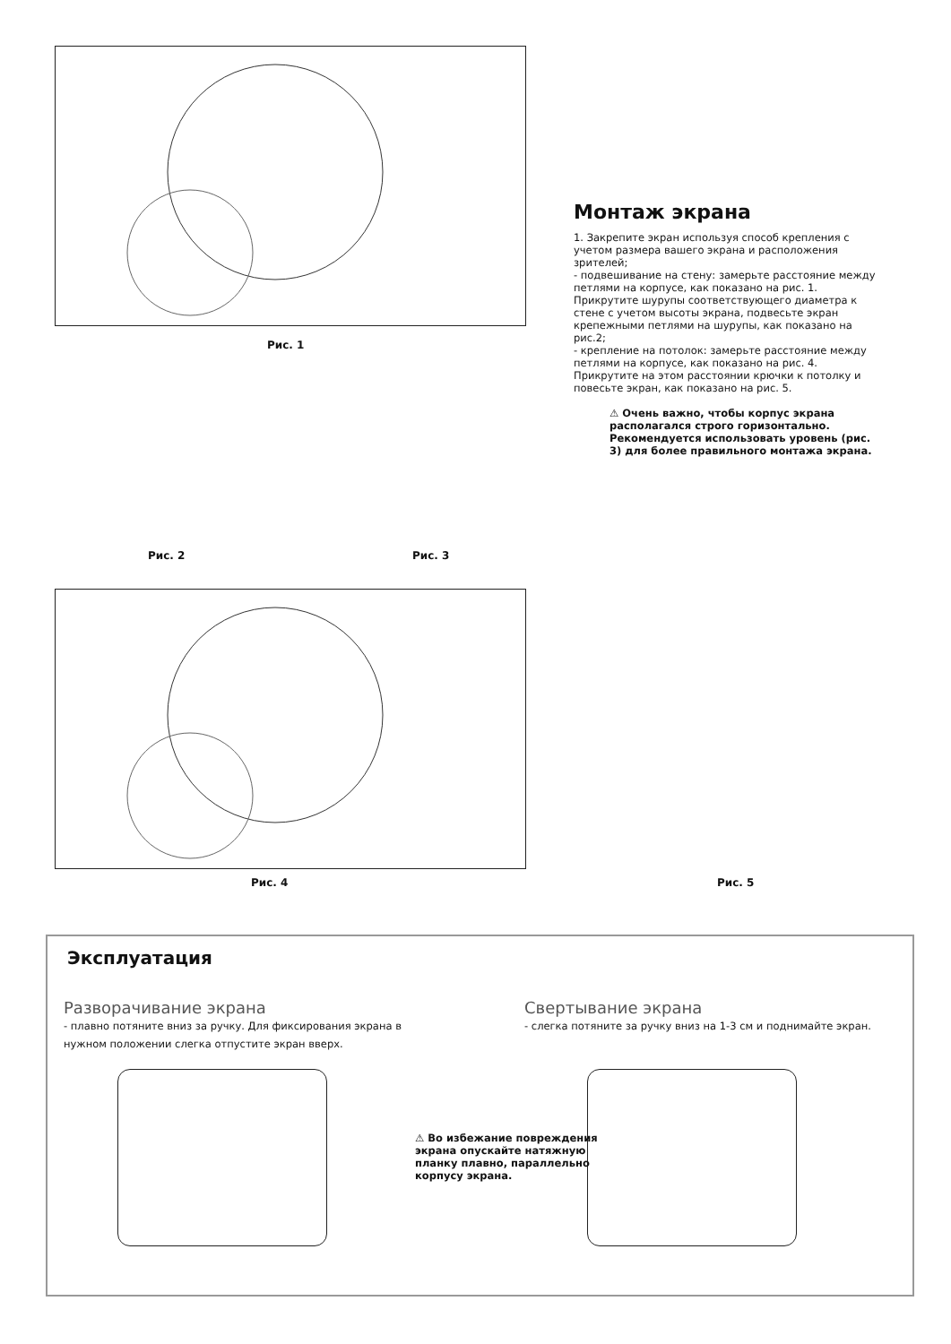Рис. 1
Рис. 2 Рис. 3
Рис. 4 Рис. 5
Монтаж экрана
1. Закрепите экран используя способ крепления с учетом размера вашего экрана и расположения зрителей;
- подвешивание на стену: замерьте расстояние между петлями на корпусе, как показано на рис. 1. Прикрутите шурупы соответствующего диаметра к стене с учетом высоты экрана, подвесьте экран крепежными петлями на шурупы, как показано на рис.2;
- крепление на потолок: замерьте расстояние между петлями на корпусе, как показано на рис. 4. Прикрутите на этом расстоянии крючки к потолку и повесьте экран, как показано на рис. 5.
⚠ Очень важно, чтобы корпус экрана располагался строго горизонтально. Рекомендуется использовать уровень (рис. 3) для более правильного монтажа экрана.
Эксплуатация
Разворачивание экрана
- плавно потяните вниз за ручку. Для фиксирования экрана в нужном положении слегка отпустите экран вверх.
Свертывание экрана
- слегка потяните за ручку вниз на 1-3 см и поднимайте экран.
⚠ Во избежание повреждения экрана опускайте натяжную планку плавно, параллельно корпусу экрана.